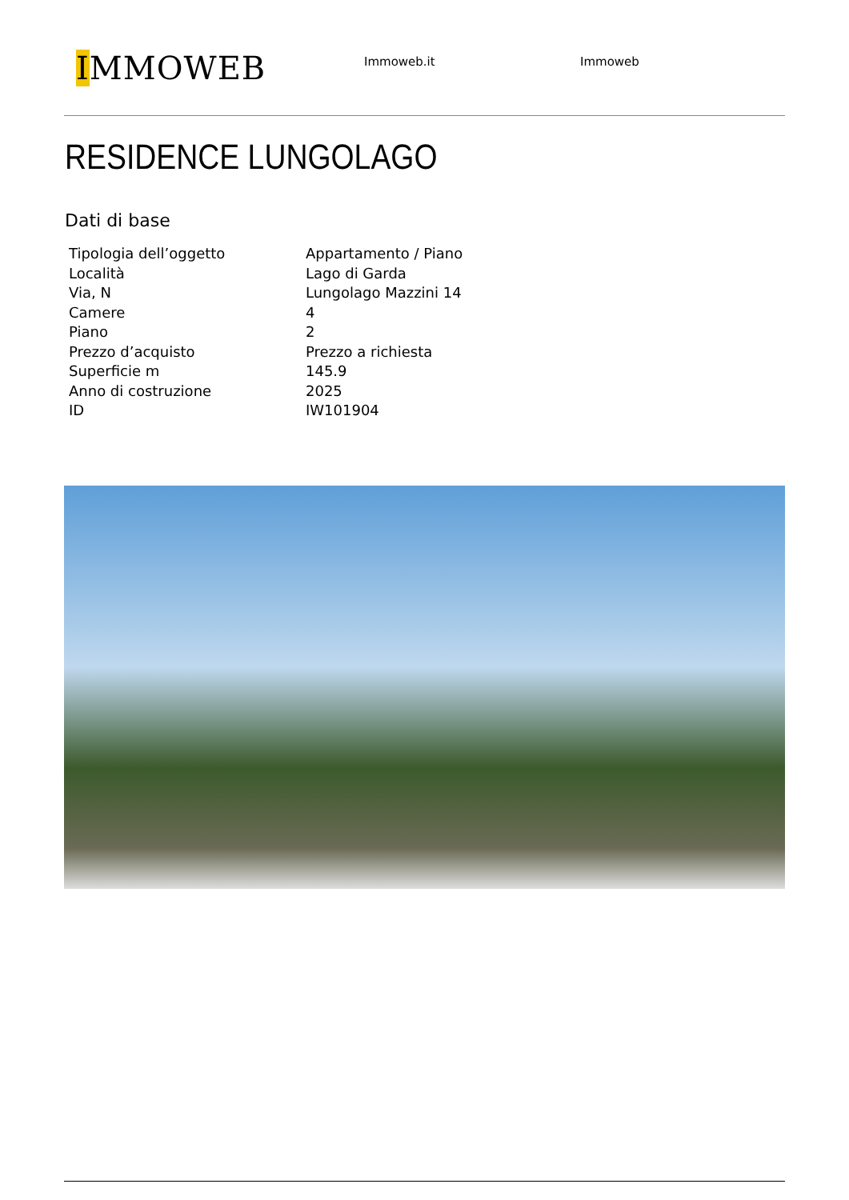IMMOWEB
Immoweb.it Immoweb
RESIDENCE LUNGOLAGO
Dati di base
| Tipologia dell’oggetto | Appartamento / Piano |
| Località | Lago di Garda |
| Via, N | Lungolago Mazzini 14 |
| Camere | 4 |
| Piano | 2 |
| Prezzo d’acquisto | Prezzo a richiesta |
| Superficie m | 145.9 |
| Anno di costruzione | 2025 |
| ID | IW101904 |